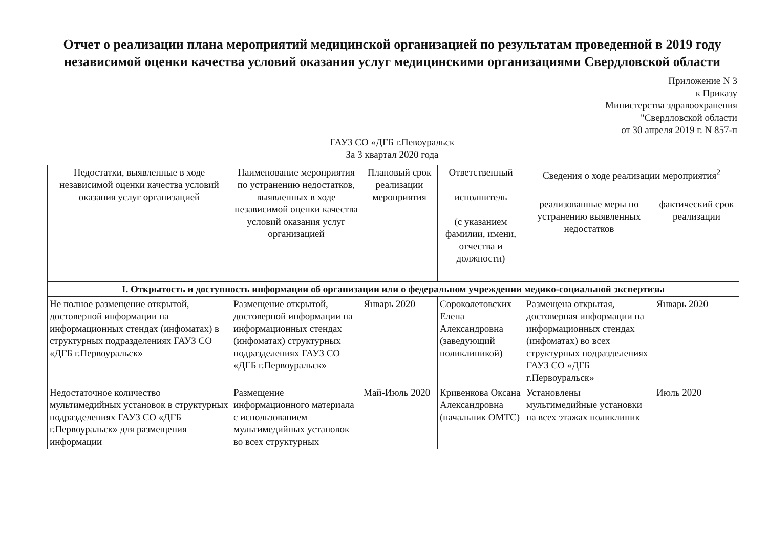Отчет о реализации плана мероприятий медицинской организацией по результатам проведенной в 2019 году независимой оценки качества условий оказания услуг медицинскими организациями Свердловской области
Приложение N 3
к Приказу
Министерства здравоохранения
"Свердловской области
от 30 апреля 2019 г. N 857-п
ГАУЗ СО «ДГБ г.Певоуральск
За 3 квартал 2020 года
| Недостатки, выявленные в ходе независимой оценки качества условий оказания услуг организацией | Наименование мероприятия по устранению недостатков, выявленных в ходе независимой оценки качества условий оказания услуг организацией | Плановый срок реализации мероприятия | Ответственный исполнитель (с указанием фамилии, имени, отчества и должности) | Сведения о ходе реализации мероприятия<sup>2</sup> | |
| --- | --- | --- | --- | --- | --- |
| | | | | реализованные меры по устранению выявленных недостатков | фактический срок реализации |
| I. Открытость и доступность информации об организации или о федеральном учреждении медико-социальной экспертизы | | | | | |
| Не полное размещение открытой, достоверной информации на информационных стендах (инфоматах) в структурных подразделениях ГАУЗ СО «ДГБ г.Первоуральск» | Размещение открытой, достоверной информации на информационных стендах (инфоматах) структурных подразделениях ГАУЗ СО «ДГБ г.Первоуральск» | Январь 2020 | Сороколетовских Елена Александровна (заведующий поликлиникой) | Размещена открытая, достоверная информации на информационных стендах (инфоматах) во всех структурных подразделениях ГАУЗ СО «ДГБ г.Первоуральск» | Январь 2020 |
| Недостаточное количество мультимедийных установок в структурных подразделениях ГАУЗ СО «ДГБ г.Первоуральск» для размещения информации | Размещение информационного материала с использованием мультимедийных установок во всех структурных | Май-Июль 2020 | Кривенкова Оксана Александровна (начальник ОМТС) | Установлены мультимедийные установки на всех этажах поликлиник | Июль 2020 |